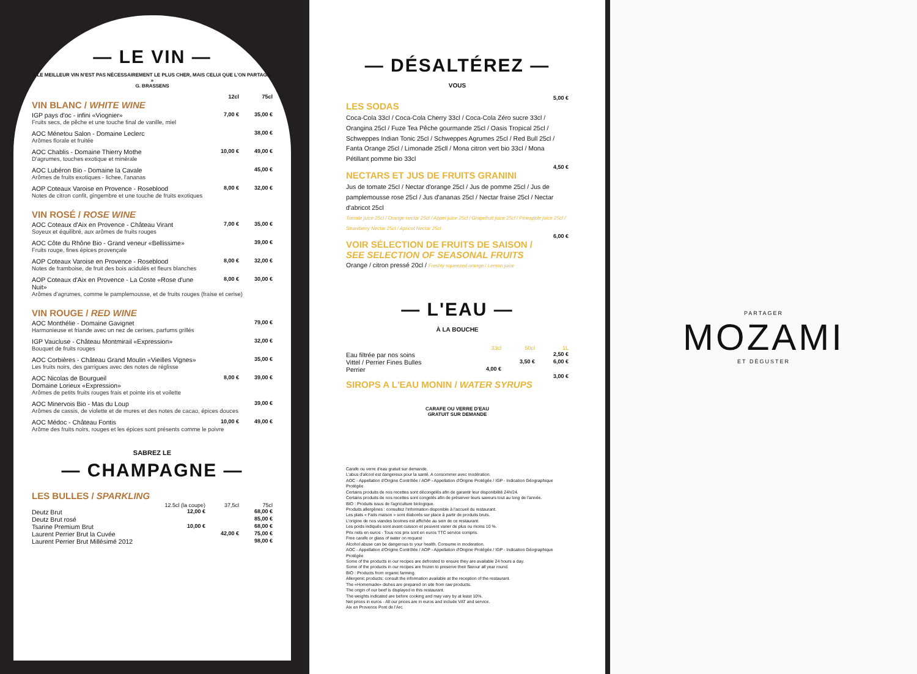— LE VIN —
« LE MEILLEUR VIN N'EST PAS NÉCESSAIREMENT LE PLUS CHER, MAIS CELUI QUE L'ON PARTAGE. »
G. BRASSENS
| VIN BLANC / WHITE WINE | 12cl | 75cl |
| IGP pays d'oc - infini «Viognier» | 7,00 € | 35,00 € |
| Fruits secs, de pêche et une touche final de vanille, miel | | |
| AOC Ménetou Salon - Domaine Leclerc | | 38,00 € |
| Arômes florale et fruitée | | |
| AOC Chablis - Domaine Thierry Mothe | 10,00 € | 49,00 € |
| D'agrumes, touches exotique et minérale | | |
| AOC Lubéron Bio - Domaine la Cavale | | 45,00 € |
| Arômes de fruits exotiques - lichee, l'ananas | | |
| AOP Coteaux Varoise en Provence - Roseblood | 8,00 € | 32,00 € |
| Notes de citron confit, gingembre et une touche de fruits exotiques | | |
| VIN ROSÉ / ROSE WINE | | |
| AOC Coteaux d'Aix en Provence - Château Virant | 7,00 € | 35,00 € |
| Soyeux et équilibré, aux arômes de fruits rouges | | |
| AOC Côte du Rhône Bio - Grand veneur «Bellissime» | | 39,00 € |
| Fruits rouge, fines épices provençale | | |
| AOP Coteaux Varoise en Provence - Roseblood | 8,00 € | 32,00 € |
| Notes de framboise, de fruit des bois acidulés et fleurs blanches | | |
| AOP Coteaux d'Aix en Provence - La Coste «Rose d'une Nuit» | 8,00 € | 30,00 € |
| Arômes d'agrumes, comme le pamplemousse, et de fruits rouges (fraise et cerise) | | |
| VIN ROUGE / RED WINE | | |
| AOC Monthélie - Domaine Gavignet | | 79,00 € |
| Harmonieuse et friande avec un nez de cerises, parfums grillés | | |
| IGP Vaucluse - Château Montmirail «Expression» | | 32,00 € |
| Bouquet de fruits rouges | | |
| AOC Corbières - Château Grand Moulin «Vieilles Vignes» | | 35,00 € |
| Les fruits noirs, des garrigues avec des notes de réglisse | | |
| AOC Nicolas de Bourgueil Domaine Lorieux «Expression» | 8,00 € | 39,00 € |
| Arômes de petits fruits rouges frais et pointe iris et voilette | | |
| AOC Minervois Bio - Mas du Loup | | 39,00 € |
| Arômes de cassis, de violette et de mures et des notes de cacao, épices douces | | |
| AOC Médoc - Château Fontis | 10,00 € | 49,00 € |
| Arôme des fruits noirs, rouges et les épices sont présents comme le poivre | | |
SABREZ LE
— CHAMPAGNE —
| LES BULLES / SPARKLING | | | |
| | 12.5cl (la coupe) | 37,5cl | 75cl |
| Deutz Brut | 12,00 € | | 68,00 € |
| Deutz Brut rosé | | | 85,00 € |
| Tsarine Premium Brut | 10,00 € | | 68,00 € |
| Laurent Perrier Brut la Cuvée | | 42,00 € | 75,00 € |
| Laurent Perrier Brut Millésimé 2012 | | | 98,00 € |
— DÉSALTÉREZ —
VOUS
| LES SODAS | 5,00 € |
| Coca-Cola 33cl / Coca-Cola Cherry 33cl / Coca-Cola Zéro sucre 33cl / Orangina 25cl / Fuze Tea Pêche gourmande 25cl / Oasis Tropical 25cl / Schweppes Indian Tonic 25cl / Schweppes Agrumes 25cl / Red Bull 25cl / Fanta Orange 25cl / Limonade 25cll / Mona citron vert bio 33cl / Mona Pétillant pomme bio 33cl | |
| NECTARS ET JUS DE FRUITS GRANINI | 4,50 € |
| Jus de tomate 25cl / Nectar d'orange 25cl / Jus de pomme 25cl / Jus de pamplemousse rose 25cl / Jus d'ananas 25cl / Nectar fraise 25cl / Nectar d'abricot 25cl Tomate juice 25cl / Orange nectar 25cl / Appel juice 25cl / Grapefruit juice 25cl / Pineapple juice 25cl / Strawberry Nectar 25cl / Apricot Nectar 25cl | |
| VOIR SÉLECTION DE FRUITS DE SAISON / SEE SELECTION OF SEASONAL FRUITS | 6,00 € |
| Orange / citron pressé 20cl / Freshly squeezed orange / Lemon juice | |
— L'EAU —
À LA BOUCHE
| | 33cl | 50cl | 1L |
| Eau filtrée par nos soins | | | 2,50 € |
| Vittel / Perrier Fines Bulles | | 3,50 € | 6,00 € |
| Perrier | 4,00 € | | |
| SIROPS A L'EAU MONIN / WATER SYRUPS | | | 3,00 € |
CARAFE OU VERRE D'EAU
GRATUIT SUR DEMANDE
Carafe ou verre d'eau gratuit sur demande.
L'abus d'alcool est dangereux pour la santé. A consommer avec modération.
AOC - Appellation d'Origine Contrôlée / AOP - Appellation d'Origine Protégée / IGP - Indication Géographique Protégée
Certains produits de nos recettes sont décongelés afin de garantir leur disponibilité 24h/24.
Certains produits de nos recettes sont congelés afin de préserver leurs saveurs tout au long de l'année.
BIO : Produits issus de l'agriculture biologique.
Produits allergènes : consultez l'information disponible à l'accueil du restaurant.
Les plats « Faits maison » sont élaborés sur place à partir de produits bruts.
L'origine de nos viandes bovines est affichée au sein de ce restaurant.
Les poids indiqués sont avant cuisson et peuvent varier de plus ou moins 10 %.
Prix nets en euros - Tous nos prix sont en euros TTC service compris.
Free carafe or glass of water on request
Alcohol abuse can be dangerous to your health. Consume in moderation.
AOC - Appellation d'Origine Contrôlée / AOP - Appellation d'Origine Protégée / IGP - Indication Géographique Protégée
Some of the products in our recipes are defrosted to ensure they are available 24 hours a day.
Some of the products in our recipes are frozen to preserve their flavour all year round.
BIO : Products from organic farming.
Allergenic products: consult the information available at the reception of the restaurant.
The «Homemade» dishes are prepared on site from raw products.
The origin of our beef is displayed in this restaurant.
The weights indicated are before cooking and may vary by at least 10%.
Net prices in euros - All our prices are in euros and include VAT and service.
Aix en Provence Pont de l'Arc
PARTAGER
MOZAMI
ET DÉGUSTER